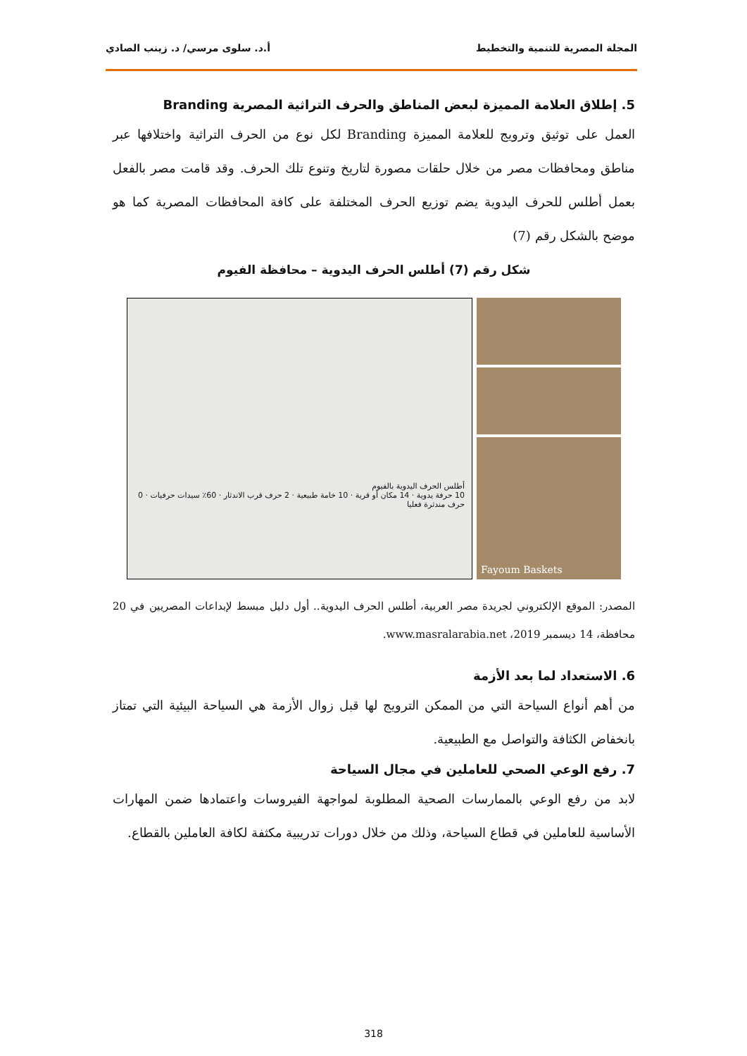المجلة المصرية للتنمية والتخطيط أ.د. سلوى مرسي/ د. زينب الصادي
5. إطلاق العلامة المميزة لبعض المناطق والحرف التراثية المصرية Branding
العمل على توثيق وترويج للعلامة المميزة Branding لكل نوع من الحرف التراثية واختلافها عبر مناطق ومحافظات مصر من خلال حلقات مصورة لتاريخ وتنوع تلك الحرف. وقد قامت مصر بالفعل بعمل أطلس للحرف اليدوية يضم توزيع الحرف المختلفة على كافة المحافظات المصرية كما هو موضح بالشكل رقم (7)
شكل رقم (7) أطلس الحرف اليدوية – محافظة الفيوم
أطلس الحرف اليدوية بالفيوم
10 حرفة يدوية · 14 مكان أو قرية · 10 خامة طبيعية · 2 حرف قرب الاندثار · 60٪ سيدات حرفيات · 0 حرف مندثرة فعليا
Fayoum Baskets
المصدر: الموقع الإلكتروني لجريدة مصر العربية، أطلس الحرف اليدوية.. أول دليل مبسط لإبداعات المصريين في 20 محافظة، 14 ديسمبر 2019، www.masralarabia.net.
6. الاستعداد لما بعد الأزمة
من أهم أنواع السياحة التي من الممكن الترويج لها قبل زوال الأزمة هي السياحة البيئية التي تمتاز بانخفاض الكثافة والتواصل مع الطبيعية.
7. رفع الوعي الصحي للعاملين في مجال السياحة
لابد من رفع الوعي بالممارسات الصحية المطلوبة لمواجهة الفيروسات واعتمادها ضمن المهارات الأساسية للعاملين في قطاع السياحة، وذلك من خلال دورات تدريبية مكثفة لكافة العاملين بالقطاع.
318